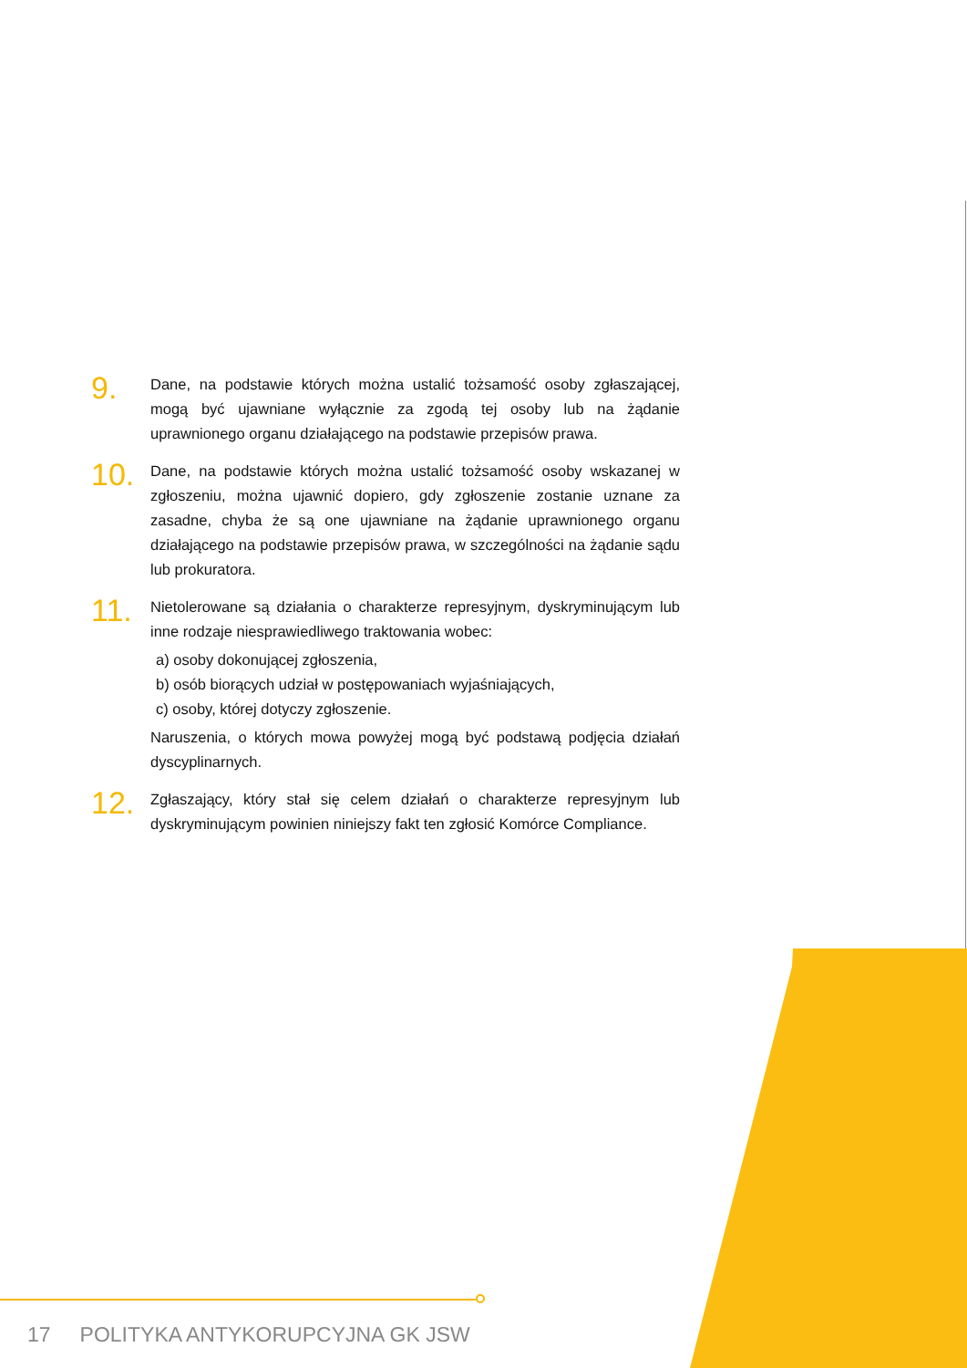9.
Dane, na podstawie których można ustalić tożsamość osoby zgłaszającej, mogą być ujawniane wyłącznie za zgodą tej osoby lub na żądanie uprawnionego organu działającego na podstawie przepisów prawa.
10.
Dane, na podstawie których można ustalić tożsamość osoby wskazanej w zgłoszeniu, można ujawnić dopiero, gdy zgłoszenie zostanie uznane za zasadne, chyba że są one ujawniane na żądanie uprawnionego organu działającego na podstawie przepisów prawa, w szczególności na żądanie sądu lub prokuratora.
11.
Nietolerowane są działania o charakterze represyjnym, dyskryminującym lub inne rodzaje niesprawiedliwego traktowania wobec:
a) osoby dokonującej zgłoszenia,
b) osób biorących udział w postępowaniach wyjaśniających,
c) osoby, której dotyczy zgłoszenie.
Naruszenia, o których mowa powyżej mogą być podstawą podjęcia działań dyscyplinarnych.
12.
Zgłaszający, który stał się celem działań o charakterze represyjnym lub dyskryminującym powinien niniejszy fakt ten zgłosić Komórce Compliance.
17 POLITYKA ANTYKORUPCYJNA GK JSW